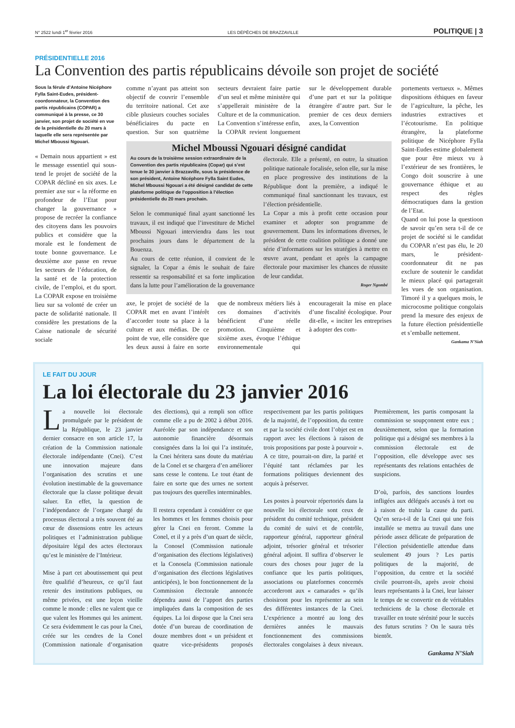N° 2522 lundi 1<sup>er</sup> février 2016 LES DÉPÊCHES DE BRAZZAVILLE POLITIQUE | 3
PRÉSIDENTIELLE 2016
La Convention des partis républicains dévoile son projet de société
Sous la férule d’Antoine Nicéphore Fylla Saint-Eudes, président-coordonnateur, la Convention des partis républicains (COPAR) a communiqué à la presse, ce 30 janvier, son projet de société en vue de la présidentielle du 20 mars à laquelle elle sera représentée par Michel Mboussi Ngouari.
« Demain nous appartient » est le message essentiel qui sous-tend le projet de société de la COPAR décliné en six axes. Le premier axe sur « la réforme en profondeur de l’Etat pour changer la gouvernance » propose de recréer la confiance des citoyens dans les pouvoirs publics et considère que la morale est le fondement de toute bonne gouvernance. Le deuxième axe passe en revue les secteurs de l’éducation, de la santé et de la protection civile, de l’emploi, et du sport. La COPAR expose en troisième lieu sur sa volonté de créer un pacte de solidarité nationale. Il considère les prestations de la Caisse nationale de sécurité sociale
comme n’ayant pas atteint son objectif de couvrir l’ensemble du territoire national. Cet axe cible plusieurs couches sociales bénéficiaires du pacte en question. Sur son quatrième secteurs devraient faire partie d’un seul et même ministère qui s’appellerait ministère de la Culture et de la communication. La Convention s’intéresse enfin, la COPAR revient longuement sur le développement durable d’une part et sur la politique étrangère d’autre part. Sur le premier de ces deux derniers axes, la Convention
Michel Mboussi Ngouari désigné candidat
Au cours de la troisième session extraordinaire de la Convention des partis républicains (Copar) qui s’est tenue le 30 janvier à Brazzaville, sous la présidence de son président, Antoine Nicéphore Fylla Saint Eudes, Michel Mboussi Ngouari a été désigné candidat de cette plateforme politique de l’opposition à l’élection présidentielle du 20 mars prochain.
Selon le communiqué final ayant sanctionné les travaux, il est indiqué que l’investiture de Michel Mboussi Ngouari interviendra dans les tout prochains jours dans le département de la Bouenza.
Au cours de cette réunion, il convient de le signaler, la Copar a émis le souhait de faire ressentir sa responsabilité et sa forte implication dans la lutte pour l’amélioration de la gouvernance électorale. Elle a présenté, en outre, la situation politique nationale focalisée, selon elle, sur la mise en place progressive des institutions de la République dont la première, a indiqué le communiqué final sanctionnant les travaux, est l’élection présidentielle.
La Copar a mis à profit cette occasion pour examiner et adopter son programme de gouvernement. Dans les informations diverses, le président de cette coalition politique a donné une série d’informations sur les stratégies à mettre en œuvre avant, pendant et après la campagne électorale pour maximiser les chances de réussite de leur candidat.
Roger Ngombé
axe, le projet de société de la COPAR met en avant l’intérêt d’accorder toute sa place à la culture et aux médias. De ce point de vue, elle considère que les deux aussi à faire en sorte que de nombreux métiers liés à ces domaines d’activités bénéficient d’une réelle promotion. Cinquième et sixième axes, évoque l’éthique environnementale qui encouragerait la mise en place d’une fiscalité écologique. Pour dit-elle, « inciter les entreprises à adopter des com-
portements vertueux ». Mêmes dispositions éthiques en faveur de l’agriculture, la pêche, les industries extractives et l’écotourisme. En politique étrangère, la plateforme politique de Nicéphore Fylla Saint-Eudes estime globalement que pour être mieux vu à l’extérieur de ses frontières, le Congo doit souscrire à une gouvernance éthique et au respect des règles démocratiques dans la gestion de l’Etat.
Quand on lui pose la questioon de savoir qu’en sera t-il de ce projet de société si le candidat du COPAR n’est pas élu, le 20 mars, le président-coordonnateur dit ne pas exclure de soutenir le candidat le mieux placé qui partagerait les vues de son organisation. Timoré il y a quelques mois, le microcosme politique congolais prend la mesure des enjeux de la future élection présidentielle et s’emballe nettement.
Gankama N’Siah
LE FAIT DU JOUR
La loi électorale du 23 janvier 2016
La nouvelle loi électorale promulguée par le président de la République, le 23 janvier dernier consacre en son article 17, la création de la Commission nationale électorale indépendante (Cnei). C’est une innovation majeure dans l’organisation des scrutins et une évolution inestimable de la gouvernance électorale que la classe politique devait saluer. En effet, la question de l’indépendance de l’organe chargé du processus électoral a très souvent été au cœur de dissensions entre les acteurs politiques et l’administration publique dépositaire légal des actes électoraux qu’est le ministère de l’Intérieur.
Mise à part cet aboutissement qui peut être qualifié d’heureux, ce qu’il faut retenir des institutions publiques, ou même privées, est une leçon vieille comme le monde : elles ne valent que ce que valent les Hommes qui les animent. Ce sera évidemment le cas pour la Cnei, créée sur les cendres de la Conel (Commission nationale d’organisation des élections), qui a rempli son office comme elle a pu de 2002 à début 2016. Auréolée par son indépendance et son autonomie financière désormais consignées dans la loi qui l’a instituée, la Cnei héritera sans doute du matériau de la Conel et se chargera d’en améliorer sans cesse le contenu. Le tout étant de faire en sorte que des urnes ne sortent pas toujours des querelles interminables.
Il restera cependant à considérer ce que les hommes et les femmes choisis pour gérer la Cnei en feront. Comme la Conel, et il y a près d’un quart de siècle, la Conosel (Commission nationale d’organisation des élections législatives) et la Conosela (Commission nationale d’organisation des élections législatives anticipées), le bon fonctionnement de la Commission électorale annoncée dépendra aussi de l’apport des parties impliquées dans la composition de ses équipes. La loi dispose que la Cnei sera dotée d’un bureau de coordination de douze membres dont « un président et quatre vice-présidents proposés respectivement par les partis politiques de la majorité, de l’opposition, du centre et par la société civile dont l’objet est en rapport avec les élections à raison de trois propositions par poste à pourvoir ». A ce titre, pourrait-on dire, la parité et l’équité tant réclamées par les formations politiques deviennent des acquis à préserver.
Les postes à pourvoir répertoriés dans la nouvelle loi électorale sont ceux de président du comité technique, président du comité de suivi et de contrôle, rapporteur général, rapporteur général adjoint, trésorier général et trésorier général adjoint. Il suffira d’observer le cours des choses pour juger de la confiance que les partis politiques, associations ou plateformes concernés accorderont aux « camarades » qu’ils choisiront pour les représenter au sein des différentes instances de la Cnei. L’expérience a montré au long des dernières années le mauvais fonctionnement des commissions électorales congolaises à deux niveaux. Premièrement, les partis composant la commission se soupçonnent entre eux ; deuxièmement, selon que la formation politique qui a désigné ses membres à la commission électorale est de l’opposition, elle développe avec ses représentants des relations entachées de suspicions.
D’où, parfois, des sanctions lourdes infligées aux délégués accusés à tort ou à raison de trahir la cause du parti. Qu’en sera-t-il de la Cnei qui une fois installée se mettra au travail dans une période assez délicate de préparation de l’élection présidentielle attendue dans seulement 49 jours ? Les partis politiques de la majorité, de l’opposition, du centre et la société civile pourront-ils, après avoir choisi leurs représentants à la Cnei, leur laisser le temps de se convertir en de véritables techniciens de la chose électorale et travailler en toute sérénité pour le succès des futurs scrutins ? On le saura très bientôt.
Gankama N’Siah